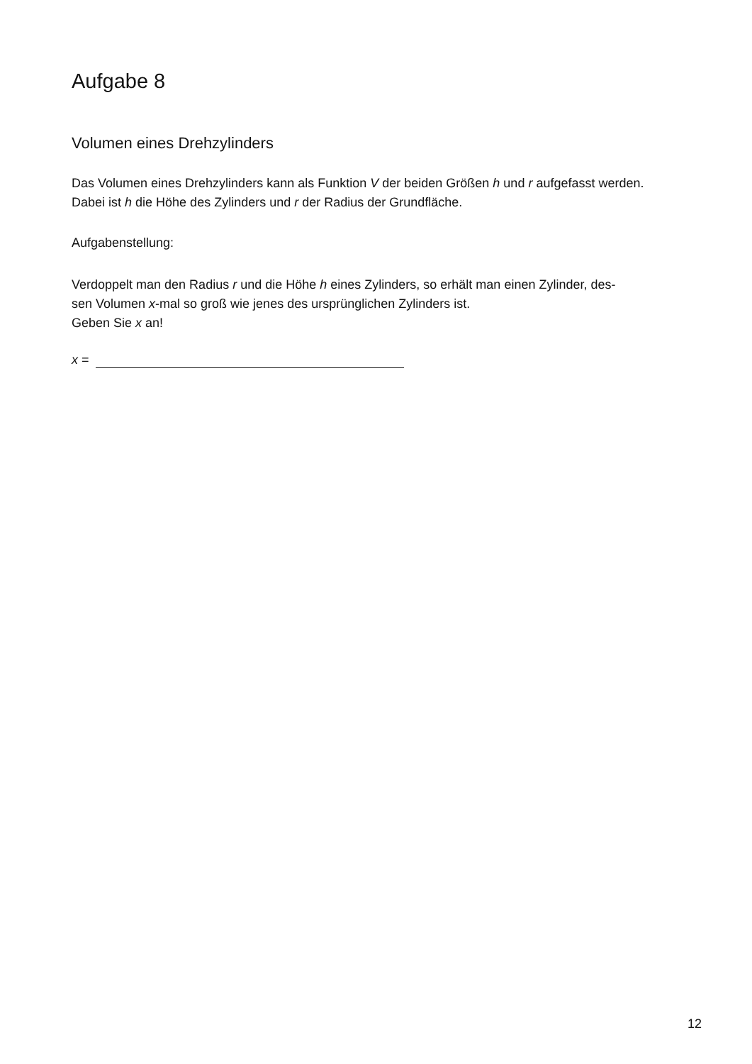Aufgabe 8
Volumen eines Drehzylinders
Das Volumen eines Drehzylinders kann als Funktion V der beiden Größen h und r aufgefasst werden.
Dabei ist h die Höhe des Zylinders und r der Radius der Grundfläche.
Aufgabenstellung:
Verdoppelt man den Radius r und die Höhe h eines Zylinders, so erhält man einen Zylinder, des-
sen Volumen x-mal so groß wie jenes des ursprünglichen Zylinders ist.
Geben Sie x an!
x =
12